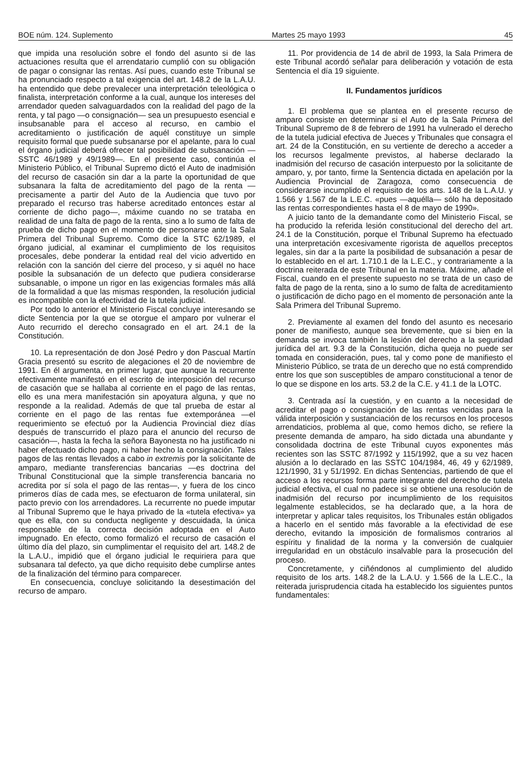BOE núm. 124. Suplemento Martes 25 mayo 1993 45
que impida una resolución sobre el fondo del asunto si de las actuaciones resulta que el arrendatario cumplió con su obligación de pagar o consignar las rentas. Así pues, cuando este Tribunal se ha pronunciado respecto a tal exigencia del art. 148.2 de la L.A.U. ha entendido que debe prevalecer una interpretación teleológica o finalista, interpretación conforme a la cual, aunque los intereses del arrendador queden salvaguardados con la realidad del pago de la renta, y tal pago —o consignación— sea un presupuesto esencial e insubsanable para el acceso al recurso, en cambio el acreditamiento o justificación de aquél constituye un simple requisito formal que puede subsanarse por el apelante, para lo cual el órgano judicial deberá ofrecer tal posibilidad de subsanación —SSTC 46/1989 y 49/1989—. En el presente caso, continúa el Ministerio Público, el Tribunal Supremo dictó el Auto de inadmisión del recurso de casación sin dar a la parte la oportunidad de que subsanara la falta de acreditamiento del pago de la renta —precisamente a partir del Auto de la Audiencia que tuvo por preparado el recurso tras haberse acreditado entonces estar al corriente de dicho pago—, máxime cuando no se trataba en realidad de una falta de pago de la renta, sino a lo sumo de falta de prueba de dicho pago en el momento de personarse ante la Sala Primera del Tribunal Supremo. Como dice la STC 62/1989, el órgano judicial, al examinar el cumplimiento de los requisitos procesales, debe ponderar la entidad real del vicio advertido en relación con la sanción del cierre del proceso, y si aquél no hace posible la subsanación de un defecto que pudiera considerarse subsanable, o impone un rigor en las exigencias formales más allá de la formalidad a que las mismas responden, la resolución judicial es incompatible con la efectividad de la tutela judicial.
Por todo lo anterior el Ministerio Fiscal concluye interesando se dicte Sentencia por la que se otorgue el amparo por vulnerar el Auto recurrido el derecho consagrado en el art. 24.1 de la Constitución.
10. La representación de don José Pedro y don Pascual Martín Gracia presentó su escrito de alegaciones el 20 de noviembre de 1991. En él argumenta, en primer lugar, que aunque la recurrente efectivamente manifestó en el escrito de interposición del recurso de casación que se hallaba al corriente en el pago de las rentas, ello es una mera manifestación sin apoyatura alguna, y que no responde a la realidad. Además de que tal prueba de estar al corriente en el pago de las rentas fue extemporánea —el requerimiento se efectuó por la Audiencia Provincial diez días después de transcurrido el plazo para el anuncio del recurso de casación—, hasta la fecha la señora Bayonesta no ha justificado ni haber efectuado dicho pago, ni haber hecho la consignación. Tales pagos de las rentas llevados a cabo in extremis por la solicitante de amparo, mediante transferencias bancarias —es doctrina del Tribunal Constitucional que la simple transferencia bancaria no acredita por sí sola el pago de las rentas—, y fuera de los cinco primeros días de cada mes, se efectuaron de forma unilateral, sin pacto previo con los arrendadores. La recurrente no puede imputar al Tribunal Supremo que le haya privado de la «tutela efectiva» ya que es ella, con su conducta negligente y descuidada, la única responsable de la correcta decisión adoptada en el Auto impugnado. En efecto, como formalizó el recurso de casación el último día del plazo, sin cumplimentar el requisito del art. 148.2 de la L.A.U., impidió que el órgano judicial le requiriera para que subsanara tal defecto, ya que dicho requisito debe cumplirse antes de la finalización del término para comparecer.
En consecuencia, concluye solicitando la desestimación del recurso de amparo.
11. Por providencia de 14 de abril de 1993, la Sala Primera de este Tribunal acordó señalar para deliberación y votación de esta Sentencia el día 19 siguiente.
II. Fundamentos jurídicos
1. El problema que se plantea en el presente recurso de amparo consiste en determinar si el Auto de la Sala Primera del Tribunal Supremo de 8 de febrero de 1991 ha vulnerado el derecho de la tutela judicial efectiva de Jueces y Tribunales que consagra el art. 24 de la Constitución, en su vertiente de derecho a acceder a los recursos legalmente previstos, al haberse declarado la inadmisión del recurso de casación interpuesto por la solicitante de amparo, y, por tanto, firme la Sentencia dictada en apelación por la Audiencia Provincial de Zaragoza, como consecuencia de considerarse incumplido el requisito de los arts. 148 de la L.A.U. y 1.566 y 1.567 de la L.E.C. «pues —aquélla— sólo ha depositado las rentas correspondientes hasta el 8 de mayo de 1990».
A juicio tanto de la demandante como del Ministerio Fiscal, se ha producido la referida lesión constitucional del derecho del art. 24.1 de la Constitución, porque el Tribunal Supremo ha efectuado una interpretación excesivamente rigorista de aquellos preceptos legales, sin dar a la parte la posibilidad de subsanación a pesar de lo establecido en el art. 1.710.1 de la L.E.C., y contrariamente a la doctrina reiterada de este Tribunal en la materia. Máxime, añade el Fiscal, cuando en el presente supuesto no se trata de un caso de falta de pago de la renta, sino a lo sumo de falta de acreditamiento o justificación de dicho pago en el momento de personación ante la Sala Primera del Tribunal Supremo.
2. Previamente al examen del fondo del asunto es necesario poner de manifiesto, aunque sea brevemente, que si bien en la demanda se invoca también la lesión del derecho a la seguridad jurídica del art. 9.3 de la Constitución, dicha queja no puede ser tomada en consideración, pues, tal y como pone de manifiesto el Ministerio Público, se trata de un derecho que no está comprendido entre los que son susceptibles de amparo constitucional a tenor de lo que se dispone en los arts. 53.2 de la C.E. y 41.1 de la LOTC.
3. Centrada así la cuestión, y en cuanto a la necesidad de acreditar el pago o consignación de las rentas vencidas para la válida interposición y sustanciación de los recursos en los procesos arrendaticios, problema al que, como hemos dicho, se refiere la presente demanda de amparo, ha sido dictada una abundante y consolidada doctrina de este Tribunal cuyos exponentes más recientes son las SSTC 87/1992 y 115/1992, que a su vez hacen alusión a lo declarado en las SSTC 104/1984, 46, 49 y 62/1989, 121/1990, 31 y 51/1992. En dichas Sentencias, partiendo de que el acceso a los recursos forma parte integrante del derecho de tutela judicial efectiva, el cual no padece si se obtiene una resolución de inadmisión del recurso por incumplimiento de los requisitos legalmente establecidos, se ha declarado que, a la hora de interpretar y aplicar tales requisitos, los Tribunales están obligados a hacerlo en el sentido más favorable a la efectividad de ese derecho, evitando la imposición de formalismos contrarios al espíritu y finalidad de la norma y la conversión de cualquier irregularidad en un obstáculo insalvable para la prosecución del proceso.
Concretamente, y ciñéndonos al cumplimiento del aludido requisito de los arts. 148.2 de la L.A.U. y 1.566 de la L.E.C., la reiterada jurisprudencia citada ha establecido los siguientes puntos fundamentales: